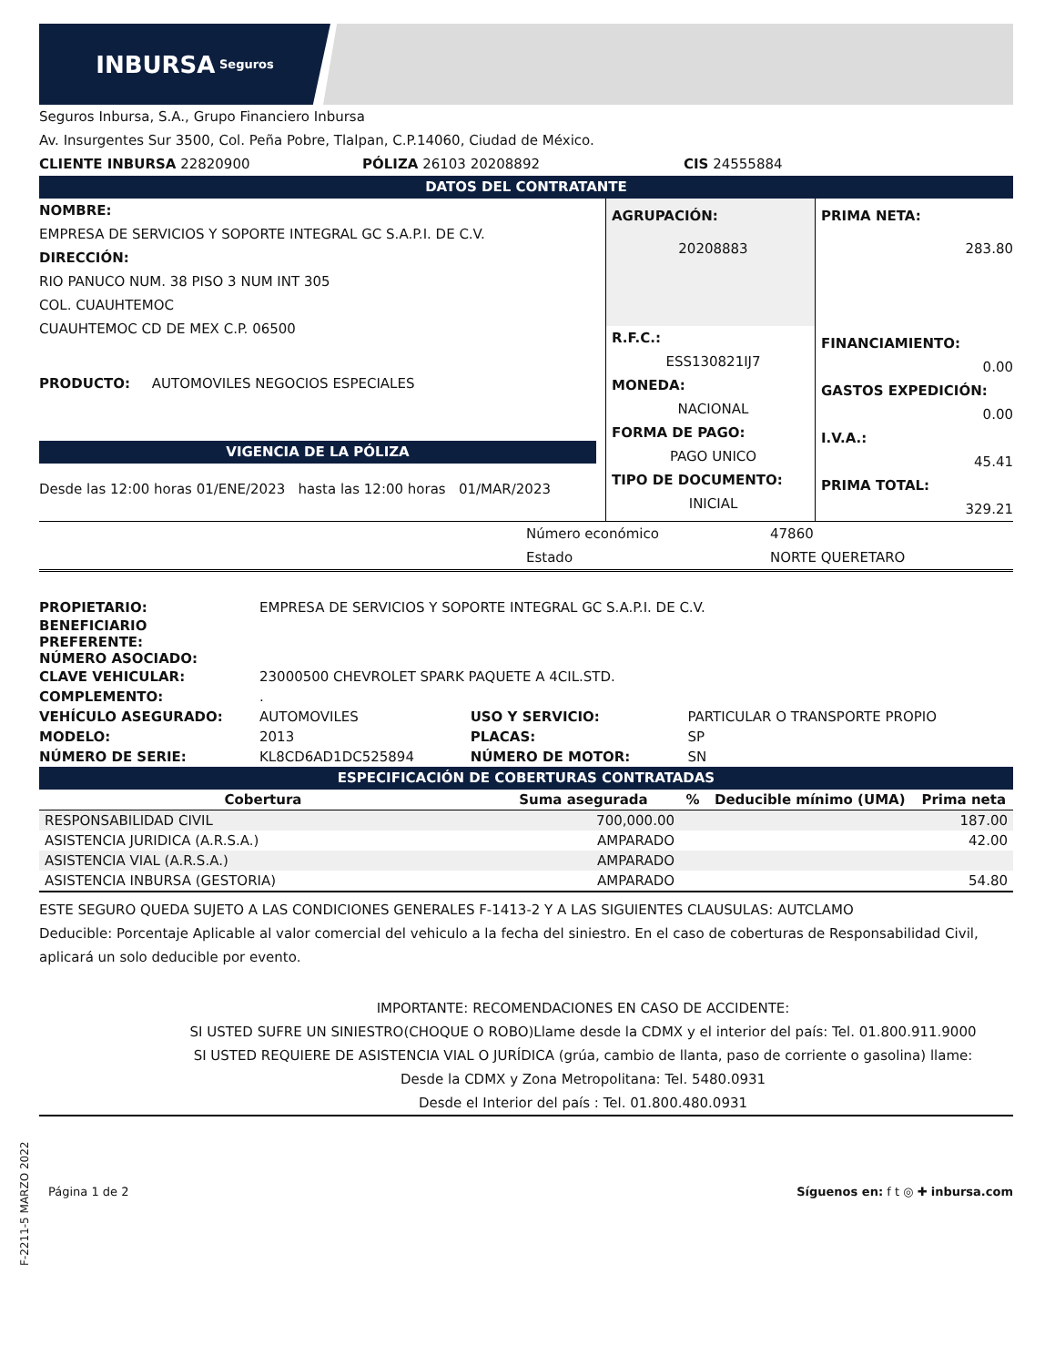INBURSA Seguros
Seguros Inbursa, S.A., Grupo Financiero Inbursa
Av. Insurgentes Sur 3500, Col. Peña Pobre, Tlalpan, C.P.14060, Ciudad de México.
CLIENTE INBURSA 22820900 PÓLIZA 26103 20208892 CIS 24555884
DATOS DEL CONTRATANTE
NOMBRE:
EMPRESA DE SERVICIOS Y SOPORTE INTEGRAL GC S.A.P.I. DE C.V.
DIRECCIÓN:
RIO PANUCO NUM. 38 PISO 3 NUM INT 305
COL. CUAUHTEMOC
CUAUHTEMOC CD DE MEX C.P. 06500
PRODUCTO: AUTOMOVILES NEGOCIOS ESPECIALES
VIGENCIA DE LA PÓLIZA
Desde las 12:00 horas 01/ENE/2023 hasta las 12:00 horas 01/MAR/2023
AGRUPACIÓN:
20208883
R.F.C.:
ESS130821IJ7
MONEDA:
NACIONAL
FORMA DE PAGO:
PAGO UNICO
TIPO DE DOCUMENTO:
INICIAL
PRIMA NETA:
283.80
FINANCIAMIENTO:
0.00
GASTOS EXPEDICIÓN:
0.00
I.V.A.:
45.41
PRIMA TOTAL:
329.21
Número económico 47860
Estado NORTE QUERETARO
| PROPIETARIO: | EMPRESA DE SERVICIOS Y SOPORTE INTEGRAL GC S.A.P.I. DE C.V. | | |
| BENEFICIARIO PREFERENTE: | | | |
| NÚMERO ASOCIADO: | | | |
| CLAVE VEHICULAR: | 23000500 CHEVROLET SPARK PAQUETE A 4CIL.STD. | | |
| COMPLEMENTO: | . | | |
| VEHÍCULO ASEGURADO: | AUTOMOVILES | USO Y SERVICIO: | PARTICULAR O TRANSPORTE PROPIO |
| MODELO: | 2013 | PLACAS: | SP |
| NÚMERO DE SERIE: | KL8CD6AD1DC525894 | NÚMERO DE MOTOR: | SN |
ESPECIFICACIÓN DE COBERTURAS CONTRATADAS
| Cobertura | Suma asegurada | % | Deducible mínimo (UMA) | Prima neta |
| --- | --- | --- | --- | --- |
| RESPONSABILIDAD CIVIL | 700,000.00 | | | 187.00 |
| ASISTENCIA JURIDICA (A.R.S.A.) | AMPARADO | | | 42.00 |
| ASISTENCIA VIAL (A.R.S.A.) | AMPARADO | | | |
| ASISTENCIA INBURSA (GESTORIA) | AMPARADO | | | 54.80 |
ESTE SEGURO QUEDA SUJETO A LAS CONDICIONES GENERALES F-1413-2 Y A LAS SIGUIENTES CLAUSULAS: AUTCLAMO
Deducible: Porcentaje Aplicable al valor comercial del vehiculo a la fecha del siniestro. En el caso de coberturas de Responsabilidad Civil, aplicará un solo deducible por evento.
IMPORTANTE: RECOMENDACIONES EN CASO DE ACCIDENTE:
SI USTED SUFRE UN SINIESTRO(CHOQUE O ROBO)Llame desde la CDMX y el interior del país: Tel. 01.800.911.9000
SI USTED REQUIERE DE ASISTENCIA VIAL O JURÍDICA (grúa, cambio de llanta, paso de corriente o gasolina) llame:
Desde la CDMX y Zona Metropolitana: Tel. 5480.0931
Desde el Interior del país : Tel. 01.800.480.0931
Página 1 de 2 Síguenos en: f t ◎ ✚ inbursa.com
F-2211-5 MARZO 2022